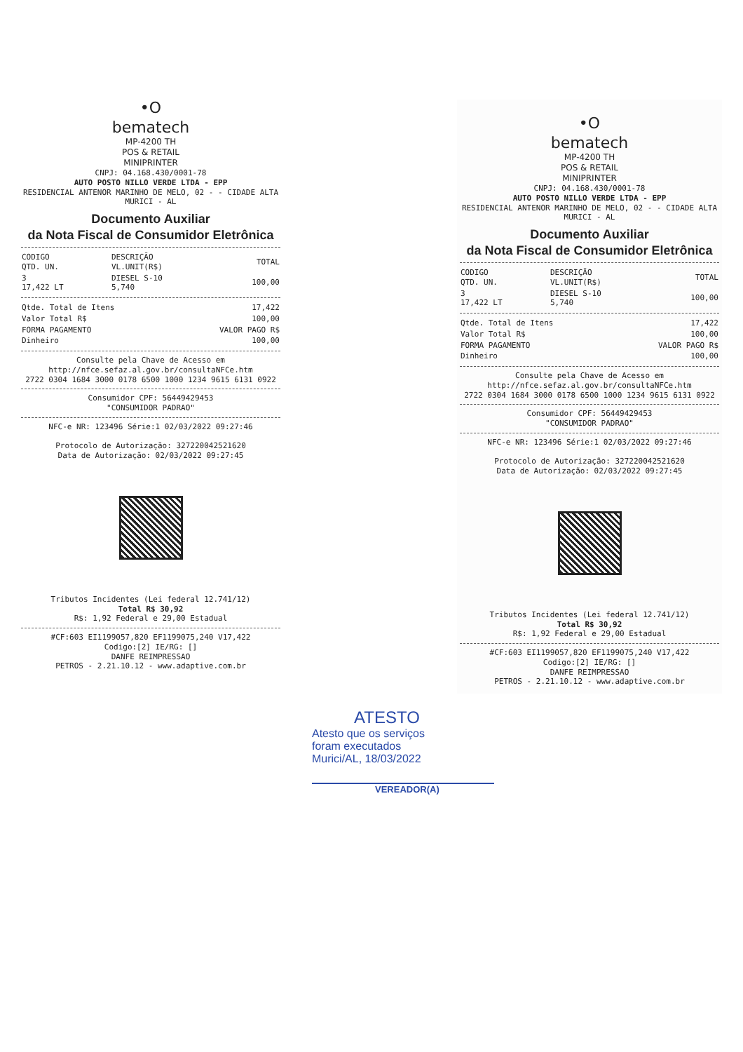•O
bematech
MP-4200 TH
POS & RETAIL
MINIPRINTER
CNPJ: 04.168.430/0001-78
AUTO POSTO NILLO VERDE LTDA - EPP
RESIDENCIAL ANTENOR MARINHO DE MELO, 02 - - CIDADE ALTA
MURICI - AL
Documento Auxiliar
da Nota Fiscal de Consumidor Eletrônica
| CODIGO QTD. UN. | DESCRIÇÃO VL.UNIT(R$) | TOTAL |
| --- | --- | --- |
| 3 17,422 LT | DIESEL S-10 5,740 | 100,00 |
| Qtde. Total de Itens | 17,422 |
| Valor Total R$ | 100,00 |
| FORMA PAGAMENTO | VALOR PAGO R$ |
| Dinheiro | 100,00 |
Consulte pela Chave de Acesso em
http://nfce.sefaz.al.gov.br/consultaNFCe.htm
2722 0304 1684 3000 0178 6500 1000 1234 9615 6131 0922
Consumidor CPF: 56449429453
"CONSUMIDOR PADRAO"
NFC-e NR: 123496 Série:1 02/03/2022 09:27:46
Protocolo de Autorização: 327220042521620
Data de Autorização: 02/03/2022 09:27:45
Tributos Incidentes (Lei federal 12.741/12)
Total R$ 30,92
R$: 1,92 Federal e 29,00 Estadual
#CF:603 EI1199057,820 EF1199075,240 V17,422
Codigo:[2] IE/RG: []
DANFE REIMPRESSAO
PETROS - 2.21.10.12 - www.adaptive.com.br
•O
bematech
MP-4200 TH
POS & RETAIL
MINIPRINTER
CNPJ: 04.168.430/0001-78
AUTO POSTO NILLO VERDE LTDA - EPP
RESIDENCIAL ANTENOR MARINHO DE MELO, 02 - - CIDADE ALTA
MURICI - AL
Documento Auxiliar
da Nota Fiscal de Consumidor Eletrônica
| CODIGO QTD. UN. | DESCRIÇÃO VL.UNIT(R$) | TOTAL |
| --- | --- | --- |
| 3 17,422 LT | DIESEL S-10 5,740 | 100,00 |
| Qtde. Total de Itens | 17,422 |
| Valor Total R$ | 100,00 |
| FORMA PAGAMENTO | VALOR PAGO R$ |
| Dinheiro | 100,00 |
Consulte pela Chave de Acesso em
http://nfce.sefaz.al.gov.br/consultaNFCe.htm
2722 0304 1684 3000 0178 6500 1000 1234 9615 6131 0922
Consumidor CPF: 56449429453
"CONSUMIDOR PADRAO"
NFC-e NR: 123496 Série:1 02/03/2022 09:27:46
Protocolo de Autorização: 327220042521620
Data de Autorização: 02/03/2022 09:27:45
Tributos Incidentes (Lei federal 12.741/12)
Total R$ 30,92
R$: 1,92 Federal e 29,00 Estadual
#CF:603 EI1199057,820 EF1199075,240 V17,422
Codigo:[2] IE/RG: []
DANFE REIMPRESSAO
PETROS - 2.21.10.12 - www.adaptive.com.br
ATESTO
Atesto que os serviços
foram executados
Murici/AL, 18/03/2022
VEREADOR(A)